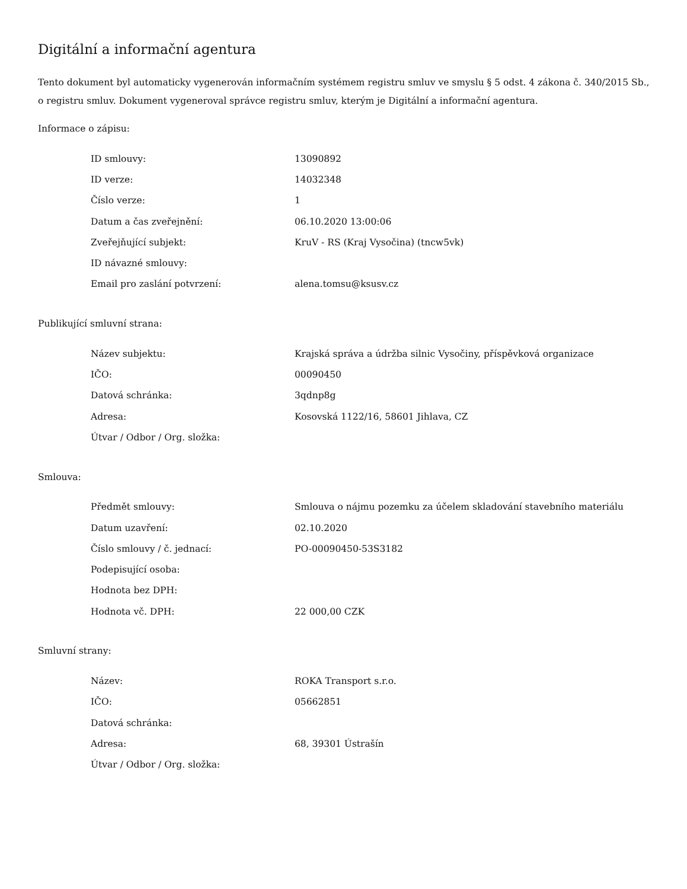Digitální a informační agentura
Tento dokument byl automaticky vygenerován informačním systémem registru smluv ve smyslu § 5 odst. 4 zákona č. 340/2015 Sb., o registru smluv. Dokument vygeneroval správce registru smluv, kterým je Digitální a informační agentura.
Informace o zápisu:
| ID smlouvy: | 13090892 |
| ID verze: | 14032348 |
| Číslo verze: | 1 |
| Datum a čas zveřejnění: | 06.10.2020 13:00:06 |
| Zveřejňující subjekt: | KruV - RS (Kraj Vysočina) (tncw5vk) |
| ID návazné smlouvy: | |
| Email pro zaslání potvrzení: | alena.tomsu@ksusv.cz |
Publikující smluvní strana:
| Název subjektu: | Krajská správa a údržba silnic Vysočiny, příspěvková organizace |
| IČO: | 00090450 |
| Datová schránka: | 3qdnp8g |
| Adresa: | Kosovská 1122/16, 58601 Jihlava, CZ |
| Útvar / Odbor / Org. složka: | |
Smlouva:
| Předmět smlouvy: | Smlouva o nájmu pozemku za účelem skladování stavebního materiálu |
| Datum uzavření: | 02.10.2020 |
| Číslo smlouvy / č. jednací: | PO-00090450-53S3182 |
| Podepisující osoba: | |
| Hodnota bez DPH: | |
| Hodnota vč. DPH: | 22 000,00 CZK |
Smluvní strany:
| Název: | ROKA Transport s.r.o. |
| IČO: | 05662851 |
| Datová schránka: | |
| Adresa: | 68, 39301 Ústrašín |
| Útvar / Odbor / Org. složka: | |